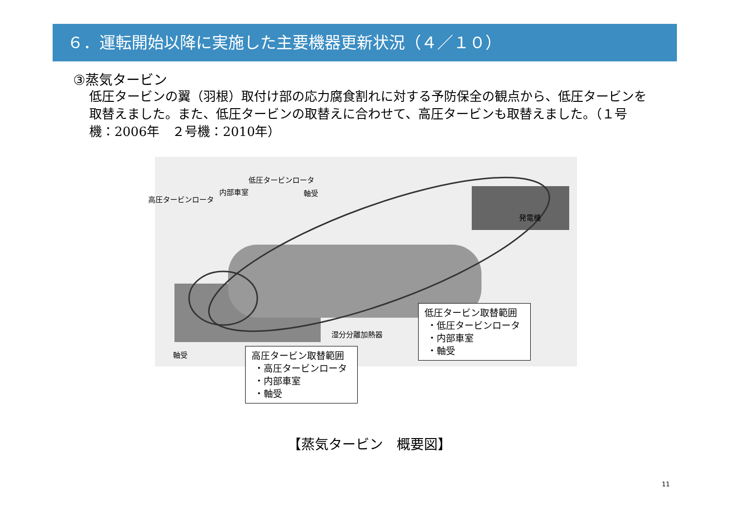６．運転開始以降に実施した主要機器更新状況（４／１０）
③蒸気タービン
低圧タービンの翼（羽根）取付け部の応力腐食割れに対する予防保全の観点から、低圧タービンを取替えました。また、低圧タービンの取替えに合わせて、高圧タービンも取替えました。（１号機：2006年　２号機：2010年）
高圧タービンロータ
内部車室
低圧タービンロータ
軸受
発電機
湿分分離加熱器
軸受
低圧タービン取替範囲
・低圧タービンロータ
・内部車室
・軸受
高圧タービン取替範囲
・高圧タービンロータ
・内部車室
・軸受
【蒸気タービン　概要図】
11